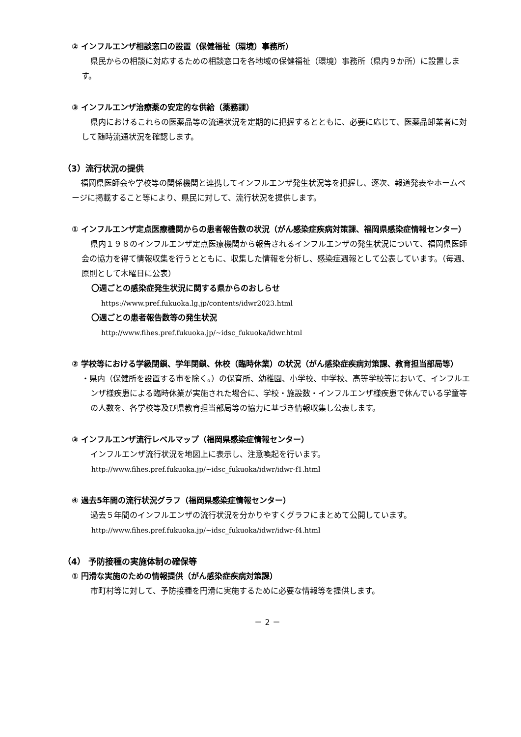② インフルエンザ相談窓口の設置（保健福祉（環境）事務所）
県民からの相談に対応するための相談窓口を各地域の保健福祉（環境）事務所（県内９か所）に設置します。
③ インフルエンザ治療薬の安定的な供給（薬務課）
県内におけるこれらの医薬品等の流通状況を定期的に把握するとともに、必要に応じて、医薬品卸業者に対して随時流通状況を確認します。
（3）流行状況の提供
福岡県医師会や学校等の関係機関と連携してインフルエンザ発生状況等を把握し、逐次、報道発表やホームページに掲載すること等により、県民に対して、流行状況を提供します。
① インフルエンザ定点医療機関からの患者報告数の状況（がん感染症疾病対策課、福岡県感染症情報センター）
県内１９８のインフルエンザ定点医療機関から報告されるインフルエンザの発生状況について、福岡県医師会の協力を得て情報収集を行うとともに、収集した情報を分析し、感染症週報として公表しています。（毎週、原則として木曜日に公表）
〇週ごとの感染症発生状況に関する県からのおしらせ
https://www.pref.fukuoka.lg.jp/contents/idwr2023.html
〇週ごとの患者報告数等の発生状況
http://www.fihes.pref.fukuoka.jp/~idsc_fukuoka/idwr.html
② 学校等における学級閉鎖、学年閉鎖、休校（臨時休業）の状況（がん感染症疾病対策課、教育担当部局等）
・県内（保健所を設置する市を除く。）の保育所、幼稚園、小学校、中学校、高等学校等において、インフルエンザ様疾患による臨時休業が実施された場合に、学校・施設数・インフルエンザ様疾患で休んでいる学童等の人数を、各学校等及び県教育担当部局等の協力に基づき情報収集し公表します。
③ インフルエンザ流行レベルマップ（福岡県感染症情報センター）
インフルエンザ流行状況を地図上に表示し、注意喚起を行います。
http://www.fihes.pref.fukuoka.jp/~idsc_fukuoka/idwr/idwr-f1.html
④ 過去5年間の流行状況グラフ（福岡県感染症情報センター）
過去５年間のインフルエンザの流行状況を分かりやすくグラフにまとめて公開しています。
http://www.fihes.pref.fukuoka.jp/~idsc_fukuoka/idwr/idwr-f4.html
（4） 予防接種の実施体制の確保等
① 円滑な実施のための情報提供（がん感染症疾病対策課）
市町村等に対して、予防接種を円滑に実施するために必要な情報等を提供します。
－ 2 －